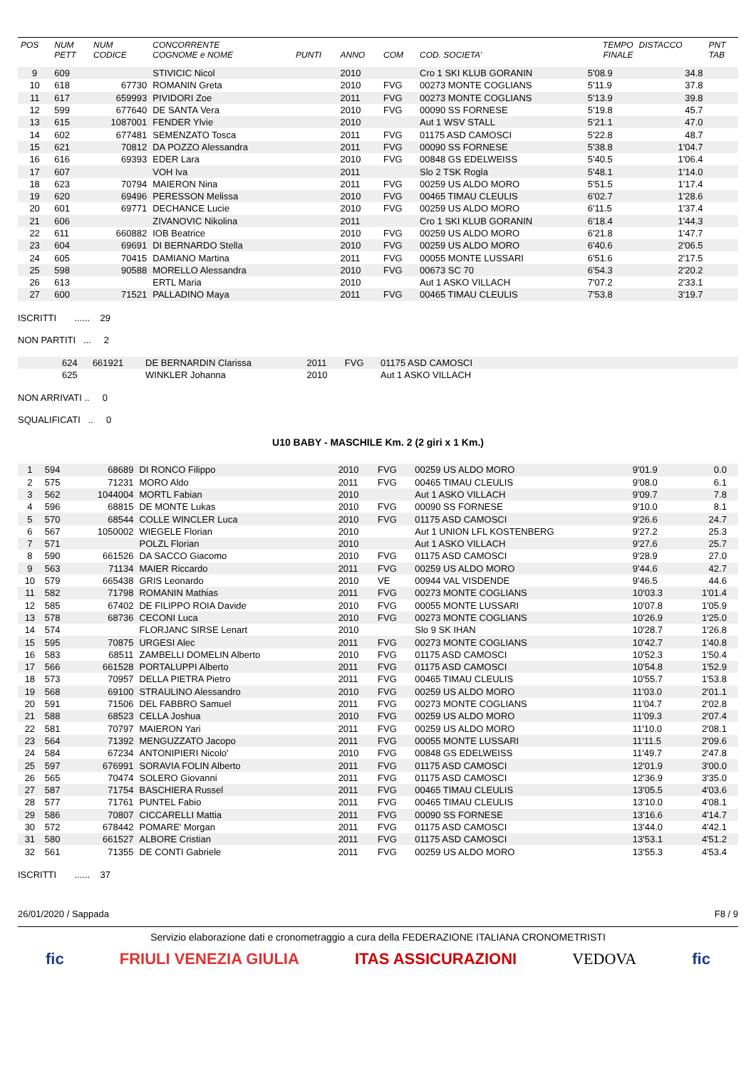| POS | NUM PETT | NUM CODICE | CONCORRENTE COGNOME e NOME | PUNTI | ANNO | COM | COD. SOCIETA' | TEMPO FINALE | DISTACCO | PNT TAB |
| --- | --- | --- | --- | --- | --- | --- | --- | --- | --- | --- |
| 9 | 609 | | STIVICIC Nicol | | 2010 | | Cro 1 SKI KLUB GORANIN | 5'08.9 | 34.8 | |
| 10 | 618 | 67730 | ROMANIN Greta | | 2010 | FVG | 00273 MONTE COGLIANS | 5'11.9 | 37.8 | |
| 11 | 617 | 659993 | PIVIDORI Zoe | | 2011 | FVG | 00273 MONTE COGLIANS | 5'13.9 | 39.8 | |
| 12 | 599 | 677640 | DE SANTA Vera | | 2010 | FVG | 00090 SS FORNESE | 5'19.8 | 45.7 | |
| 13 | 615 | 1087001 | FENDER Ylvie | | 2010 | | Aut 1 WSV STALL | 5'21.1 | 47.0 | |
| 14 | 602 | 677481 | SEMENZATO Tosca | | 2011 | FVG | 01175 ASD CAMOSCI | 5'22.8 | 48.7 | |
| 15 | 621 | 70812 | DA POZZO Alessandra | | 2011 | FVG | 00090 SS FORNESE | 5'38.8 | 1'04.7 | |
| 16 | 616 | 69393 | EDER Lara | | 2010 | FVG | 00848 GS EDELWEISS | 5'40.5 | 1'06.4 | |
| 17 | 607 | | VOH Iva | | 2011 | | Slo 2 TSK Rogla | 5'48.1 | 1'14.0 | |
| 18 | 623 | 70794 | MAIERON Nina | | 2011 | FVG | 00259 US ALDO MORO | 5'51.5 | 1'17.4 | |
| 19 | 620 | 69496 | PERESSON Melissa | | 2010 | FVG | 00465 TIMAU CLEULIS | 6'02.7 | 1'28.6 | |
| 20 | 601 | 69771 | DECHANCE Lucie | | 2010 | FVG | 00259 US ALDO MORO | 6'11.5 | 1'37.4 | |
| 21 | 606 | | ZIVANOVIC Nikolina | | 2011 | | Cro 1 SKI KLUB GORANIN | 6'18.4 | 1'44.3 | |
| 22 | 611 | 660882 | IOB Beatrice | | 2010 | FVG | 00259 US ALDO MORO | 6'21.8 | 1'47.7 | |
| 23 | 604 | 69691 | DI BERNARDO Stella | | 2010 | FVG | 00259 US ALDO MORO | 6'40.6 | 2'06.5 | |
| 24 | 605 | 70415 | DAMIANO Martina | | 2011 | FVG | 00055 MONTE LUSSARI | 6'51.6 | 2'17.5 | |
| 25 | 598 | 90588 | MORELLO Alessandra | | 2010 | FVG | 00673 SC 70 | 6'54.3 | 2'20.2 | |
| 26 | 613 | | ERTL Maria | | 2010 | | Aut 1 ASKO VILLACH | 7'07.2 | 2'33.1 | |
| 27 | 600 | 71521 | PALLADINO Maya | | 2011 | FVG | 00465 TIMAU CLEULIS | 7'53.8 | 3'19.7 | |
ISCRITTI ...... 29
NON PARTITI ... 2
| | 624 | 661921 | DE BERNARDIN Clarissa | 2011 | FVG | 01175 ASD CAMOSCI | |
| | 625 | | WINKLER Johanna | 2010 | | Aut 1 ASKO VILLACH | |
NON ARRIVATI .. 0
SQUALIFICATI .. 0
U10 BABY - MASCHILE Km. 2 (2 giri x 1 Km.)
| 1 | 594 | 68689 | DI RONCO Filippo | | 2010 | FVG | 00259 US ALDO MORO | 9'01.9 | 0.0 | |
| 2 | 575 | 71231 | MORO Aldo | | 2011 | FVG | 00465 TIMAU CLEULIS | 9'08.0 | 6.1 | |
| 3 | 562 | 1044004 | MORTL Fabian | | 2010 | | Aut 1 ASKO VILLACH | 9'09.7 | 7.8 | |
| 4 | 596 | 68815 | DE MONTE Lukas | | 2010 | FVG | 00090 SS FORNESE | 9'10.0 | 8.1 | |
| 5 | 570 | 68544 | COLLE WINCLER Luca | | 2010 | FVG | 01175 ASD CAMOSCI | 9'26.6 | 24.7 | |
| 6 | 567 | 1050002 | WIEGELE Florian | | 2010 | | Aut 1 UNION LFL KOSTENBERG | 9'27.2 | 25.3 | |
| 7 | 571 | | POLZL Florian | | 2010 | | Aut 1 ASKO VILLACH | 9'27.6 | 25.7 | |
| 8 | 590 | 661526 | DA SACCO Giacomo | | 2010 | FVG | 01175 ASD CAMOSCI | 9'28.9 | 27.0 | |
| 9 | 563 | 71134 | MAIER Riccardo | | 2011 | FVG | 00259 US ALDO MORO | 9'44.6 | 42.7 | |
| 10 | 579 | 665438 | GRIS Leonardo | | 2010 | VE | 00944 VAL VISDENDE | 9'46.5 | 44.6 | |
| 11 | 582 | 71798 | ROMANIN Mathias | | 2011 | FVG | 00273 MONTE COGLIANS | 10'03.3 | 1'01.4 | |
| 12 | 585 | 67402 | DE FILIPPO ROIA Davide | | 2010 | FVG | 00055 MONTE LUSSARI | 10'07.8 | 1'05.9 | |
| 13 | 578 | 68736 | CECONI Luca | | 2010 | FVG | 00273 MONTE COGLIANS | 10'26.9 | 1'25.0 | |
| 14 | 574 | | FLORJANC SIRSE Lenart | | 2010 | | Slo 9 SK IHAN | 10'28.7 | 1'26.8 | |
| 15 | 595 | 70875 | URGESI Alec | | 2011 | FVG | 00273 MONTE COGLIANS | 10'42.7 | 1'40.8 | |
| 16 | 583 | 68511 | ZAMBELLI DOMELIN Alberto | | 2010 | FVG | 01175 ASD CAMOSCI | 10'52.3 | 1'50.4 | |
| 17 | 566 | 661528 | PORTALUPPI Alberto | | 2011 | FVG | 01175 ASD CAMOSCI | 10'54.8 | 1'52.9 | |
| 18 | 573 | 70957 | DELLA PIETRA Pietro | | 2011 | FVG | 00465 TIMAU CLEULIS | 10'55.7 | 1'53.8 | |
| 19 | 568 | 69100 | STRAULINO Alessandro | | 2010 | FVG | 00259 US ALDO MORO | 11'03.0 | 2'01.1 | |
| 20 | 591 | 71506 | DEL FABBRO Samuel | | 2011 | FVG | 00273 MONTE COGLIANS | 11'04.7 | 2'02.8 | |
| 21 | 588 | 68523 | CELLA Joshua | | 2010 | FVG | 00259 US ALDO MORO | 11'09.3 | 2'07.4 | |
| 22 | 581 | 70797 | MAIERON Yari | | 2011 | FVG | 00259 US ALDO MORO | 11'10.0 | 2'08.1 | |
| 23 | 564 | 71392 | MENGUZZATO Jacopo | | 2011 | FVG | 00055 MONTE LUSSARI | 11'11.5 | 2'09.6 | |
| 24 | 584 | 67234 | ANTONIPIERI Nicolo' | | 2010 | FVG | 00848 GS EDELWEISS | 11'49.7 | 2'47.8 | |
| 25 | 597 | 676991 | SORAVIA FOLIN Alberto | | 2011 | FVG | 01175 ASD CAMOSCI | 12'01.9 | 3'00.0 | |
| 26 | 565 | 70474 | SOLERO Giovanni | | 2011 | FVG | 01175 ASD CAMOSCI | 12'36.9 | 3'35.0 | |
| 27 | 587 | 71754 | BASCHIERA Russel | | 2011 | FVG | 00465 TIMAU CLEULIS | 13'05.5 | 4'03.6 | |
| 28 | 577 | 71761 | PUNTEL Fabio | | 2011 | FVG | 00465 TIMAU CLEULIS | 13'10.0 | 4'08.1 | |
| 29 | 586 | 70807 | CICCARELLI Mattia | | 2011 | FVG | 00090 SS FORNESE | 13'16.6 | 4'14.7 | |
| 30 | 572 | 678442 | POMARE' Morgan | | 2011 | FVG | 01175 ASD CAMOSCI | 13'44.0 | 4'42.1 | |
| 31 | 580 | 661527 | ALBORE Cristian | | 2011 | FVG | 01175 ASD CAMOSCI | 13'53.1 | 4'51.2 | |
| 32 | 561 | 71355 | DE CONTI Gabriele | | 2011 | FVG | 00259 US ALDO MORO | 13'55.3 | 4'53.4 | |
ISCRITTI ...... 37
26/01/2020 / Sappada F8 / 9
Servizio elaborazione dati e cronometraggio a cura della FEDERAZIONE ITALIANA CRONOMETRISTI
fic FRIULI VENEZIA GIULIA ITAS ASSICURAZIONI VEDOVA fic